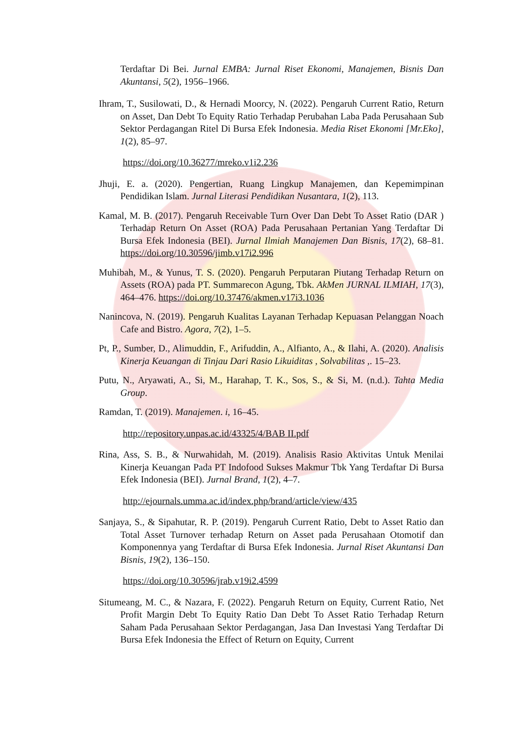Terdaftar Di Bei. Jurnal EMBA: Jurnal Riset Ekonomi, Manajemen, Bisnis Dan Akuntansi, 5(2), 1956–1966.
Ihram, T., Susilowati, D., & Hernadi Moorcy, N. (2022). Pengaruh Current Ratio, Return on Asset, Dan Debt To Equity Ratio Terhadap Perubahan Laba Pada Perusahaan Sub Sektor Perdagangan Ritel Di Bursa Efek Indonesia. Media Riset Ekonomi [Mr.Eko], 1(2), 85–97.
https://doi.org/10.36277/mreko.v1i2.236
Jhuji, E. a. (2020). Pengertian, Ruang Lingkup Manajemen, dan Kepemimpinan Pendidikan Islam. Jurnal Literasi Pendidikan Nusantara, 1(2), 113.
Kamal, M. B. (2017). Pengaruh Receivable Turn Over Dan Debt To Asset Ratio (DAR ) Terhadap Return On Asset (ROA) Pada Perusahaan Pertanian Yang Terdaftar Di Bursa Efek Indonesia (BEI). Jurnal Ilmiah Manajemen Dan Bisnis, 17(2), 68–81. https://doi.org/10.30596/jimb.v17i2.996
Muhibah, M., & Yunus, T. S. (2020). Pengaruh Perputaran Piutang Terhadap Return on Assets (ROA) pada PT. Summarecon Agung, Tbk. AkMen JURNAL ILMIAH, 17(3), 464–476. https://doi.org/10.37476/akmen.v17i3.1036
Nanincova, N. (2019). Pengaruh Kualitas Layanan Terhadap Kepuasan Pelanggan Noach Cafe and Bistro. Agora, 7(2), 1–5.
Pt, P., Sumber, D., Alimuddin, F., Arifuddin, A., Alfianto, A., & Ilahi, A. (2020). Analisis Kinerja Keuangan di Tinjau Dari Rasio Likuiditas , Solvabilitas ,. 15–23.
Putu, N., Aryawati, A., Si, M., Harahap, T. K., Sos, S., & Si, M. (n.d.). Tahta Media Group.
Ramdan, T. (2019). Manajemen. i, 16–45.
http://repository.unpas.ac.id/43325/4/BAB II.pdf
Rina, Ass, S. B., & Nurwahidah, M. (2019). Analisis Rasio Aktivitas Untuk Menilai Kinerja Keuangan Pada PT Indofood Sukses Makmur Tbk Yang Terdaftar Di Bursa Efek Indonesia (BEI). Jurnal Brand, 1(2), 4–7.
http://ejournals.umma.ac.id/index.php/brand/article/view/435
Sanjaya, S., & Sipahutar, R. P. (2019). Pengaruh Current Ratio, Debt to Asset Ratio dan Total Asset Turnover terhadap Return on Asset pada Perusahaan Otomotif dan Komponennya yang Terdaftar di Bursa Efek Indonesia. Jurnal Riset Akuntansi Dan Bisnis, 19(2), 136–150.
https://doi.org/10.30596/jrab.v19i2.4599
Situmeang, M. C., & Nazara, F. (2022). Pengaruh Return on Equity, Current Ratio, Net Profit Margin Debt To Equity Ratio Dan Debt To Asset Ratio Terhadap Return Saham Pada Perusahaan Sektor Perdagangan, Jasa Dan Investasi Yang Terdaftar Di Bursa Efek Indonesia the Effect of Return on Equity, Current